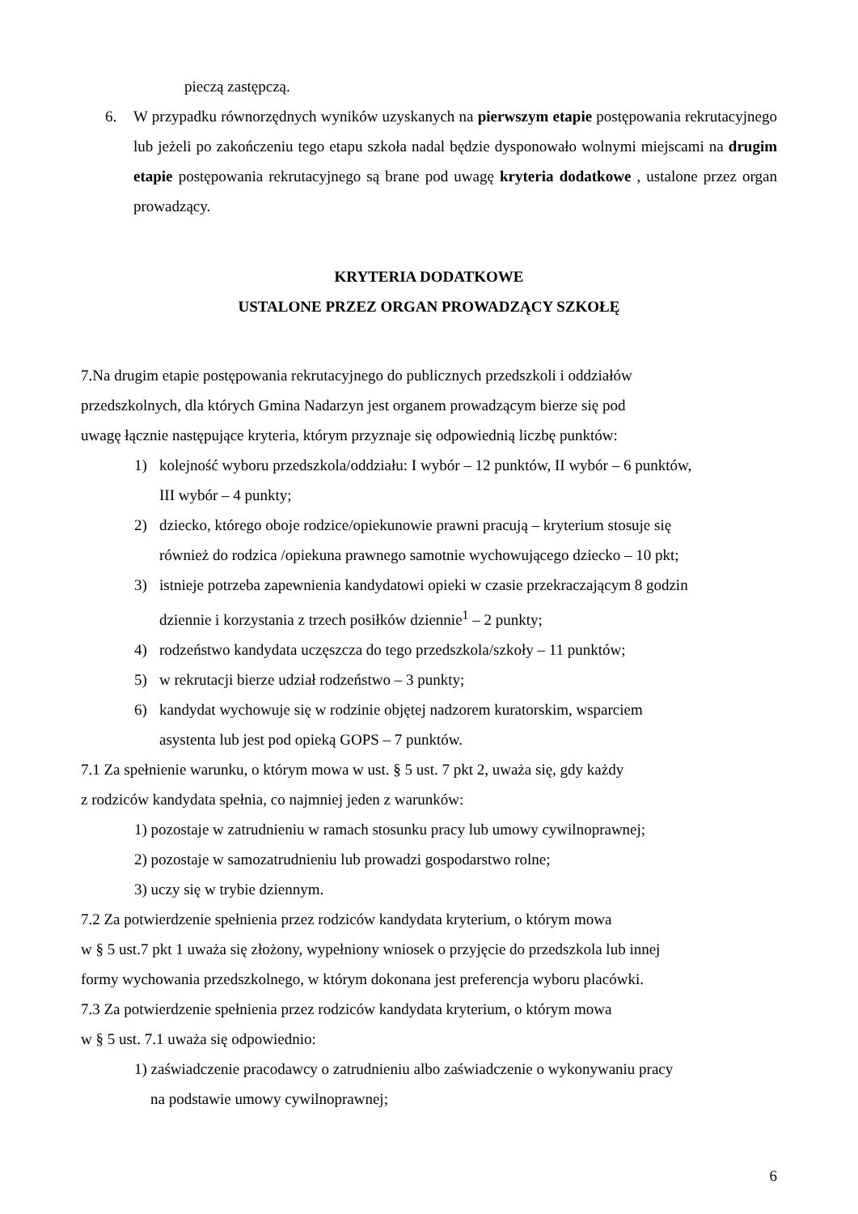pieczą zastępczą.
6. W przypadku równorzędnych wyników uzyskanych na pierwszym etapie postępowania rekrutacyjnego lub jeżeli po zakończeniu tego etapu szkoła nadal będzie dysponowało wolnymi miejscami na drugim etapie postępowania rekrutacyjnego są brane pod uwagę kryteria dodatkowe , ustalone przez organ prowadzący.
KRYTERIA DODATKOWE
USTALONE PRZEZ ORGAN PROWADZĄCY SZKOŁĘ
7.Na drugim etapie postępowania rekrutacyjnego do publicznych przedszkoli i oddziałów
przedszkolnych, dla których Gmina Nadarzyn jest organem prowadzącym bierze się pod
uwagę łącznie następujące kryteria, którym przyznaje się odpowiednią liczbę punktów:
1) kolejność wyboru przedszkola/oddziału: I wybór – 12 punktów, II wybór – 6 punktów,
III wybór – 4 punkty;
2) dziecko, którego oboje rodzice/opiekunowie prawni pracują – kryterium stosuje się
również do rodzica /opiekuna prawnego samotnie wychowującego dziecko – 10 pkt;
3) istnieje potrzeba zapewnienia kandydatowi opieki w czasie przekraczającym 8 godzin
dziennie i korzystania z trzech posiłków dziennie<sup>1</sup> – 2 punkty;
4) rodzeństwo kandydata uczęszcza do tego przedszkola/szkoły – 11 punktów;
5) w rekrutacji bierze udział rodzeństwo – 3 punkty;
6) kandydat wychowuje się w rodzinie objętej nadzorem kuratorskim, wsparciem
asystenta lub jest pod opieką GOPS – 7 punktów.
7.1 Za spełnienie warunku, o którym mowa w ust. § 5 ust. 7 pkt 2, uważa się, gdy każdy
z rodziców kandydata spełnia, co najmniej jeden z warunków:
1) pozostaje w zatrudnieniu w ramach stosunku pracy lub umowy cywilnoprawnej;
2) pozostaje w samozatrudnieniu lub prowadzi gospodarstwo rolne;
3) uczy się w trybie dziennym.
7.2 Za potwierdzenie spełnienia przez rodziców kandydata kryterium, o którym mowa
w § 5 ust.7 pkt 1 uważa się złożony, wypełniony wniosek o przyjęcie do przedszkola lub innej
formy wychowania przedszkolnego, w którym dokonana jest preferencja wyboru placówki.
7.3 Za potwierdzenie spełnienia przez rodziców kandydata kryterium, o którym mowa
w § 5 ust. 7.1 uważa się odpowiednio:
1) zaświadczenie pracodawcy o zatrudnieniu albo zaświadczenie o wykonywaniu pracy
na podstawie umowy cywilnoprawnej;
6